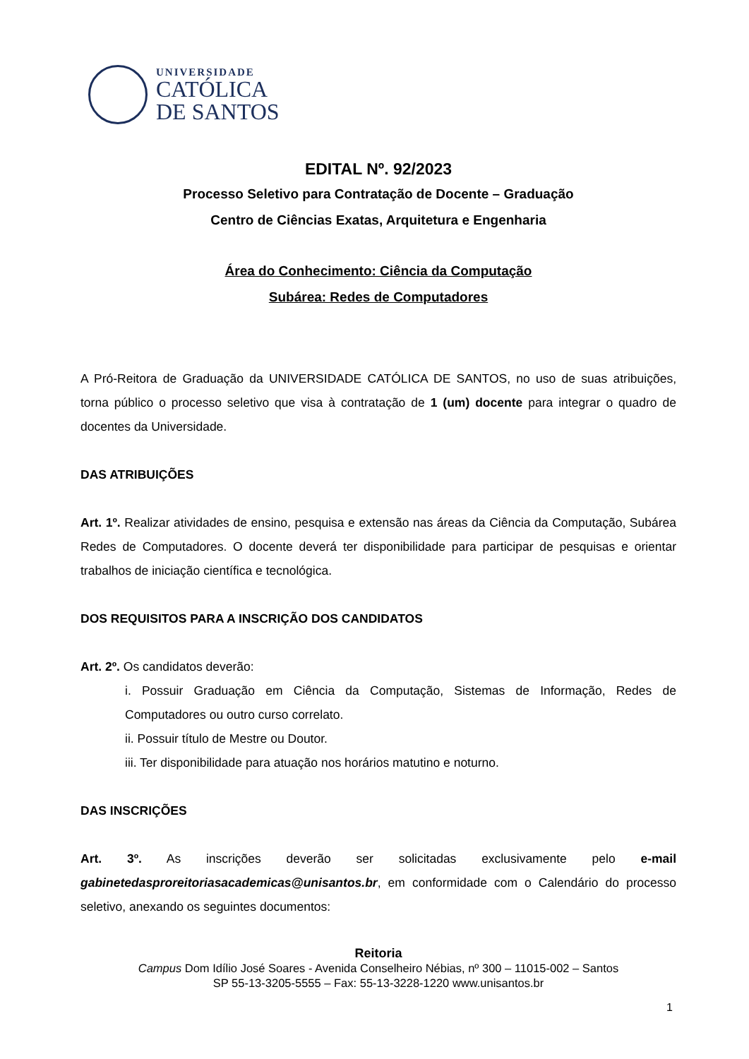UNIVERSIDADE
CATÓLICA
DE SANTOS
EDITAL Nº. 92/2023
Processo Seletivo para Contratação de Docente – Graduação
Centro de Ciências Exatas, Arquitetura e Engenharia
Área do Conhecimento: Ciência da Computação
Subárea: Redes de Computadores
A Pró-Reitora de Graduação da UNIVERSIDADE CATÓLICA DE SANTOS, no uso de suas atribuições, torna público o processo seletivo que visa à contratação de 1 (um) docente para integrar o quadro de docentes da Universidade.
DAS ATRIBUIÇÕES
Art. 1º. Realizar atividades de ensino, pesquisa e extensão nas áreas da Ciência da Computação, Subárea Redes de Computadores. O docente deverá ter disponibilidade para participar de pesquisas e orientar trabalhos de iniciação científica e tecnológica.
DOS REQUISITOS PARA A INSCRIÇÃO DOS CANDIDATOS
Art. 2º. Os candidatos deverão:
i. Possuir Graduação em Ciência da Computação, Sistemas de Informação, Redes de Computadores ou outro curso correlato.
ii. Possuir título de Mestre ou Doutor.
iii. Ter disponibilidade para atuação nos horários matutino e noturno.
DAS INSCRIÇÕES
Art. 3º. As inscrições deverão ser solicitadas exclusivamente pelo e-mail gabinetedasproreitoriasacademicas@unisantos.br, em conformidade com o Calendário do processo seletivo, anexando os seguintes documentos:
Reitoria
Campus Dom Idílio José Soares - Avenida Conselheiro Nébias, nº 300 – 11015-002 – Santos
SP 55-13-3205-5555 – Fax: 55-13-3228-1220 www.unisantos.br
1